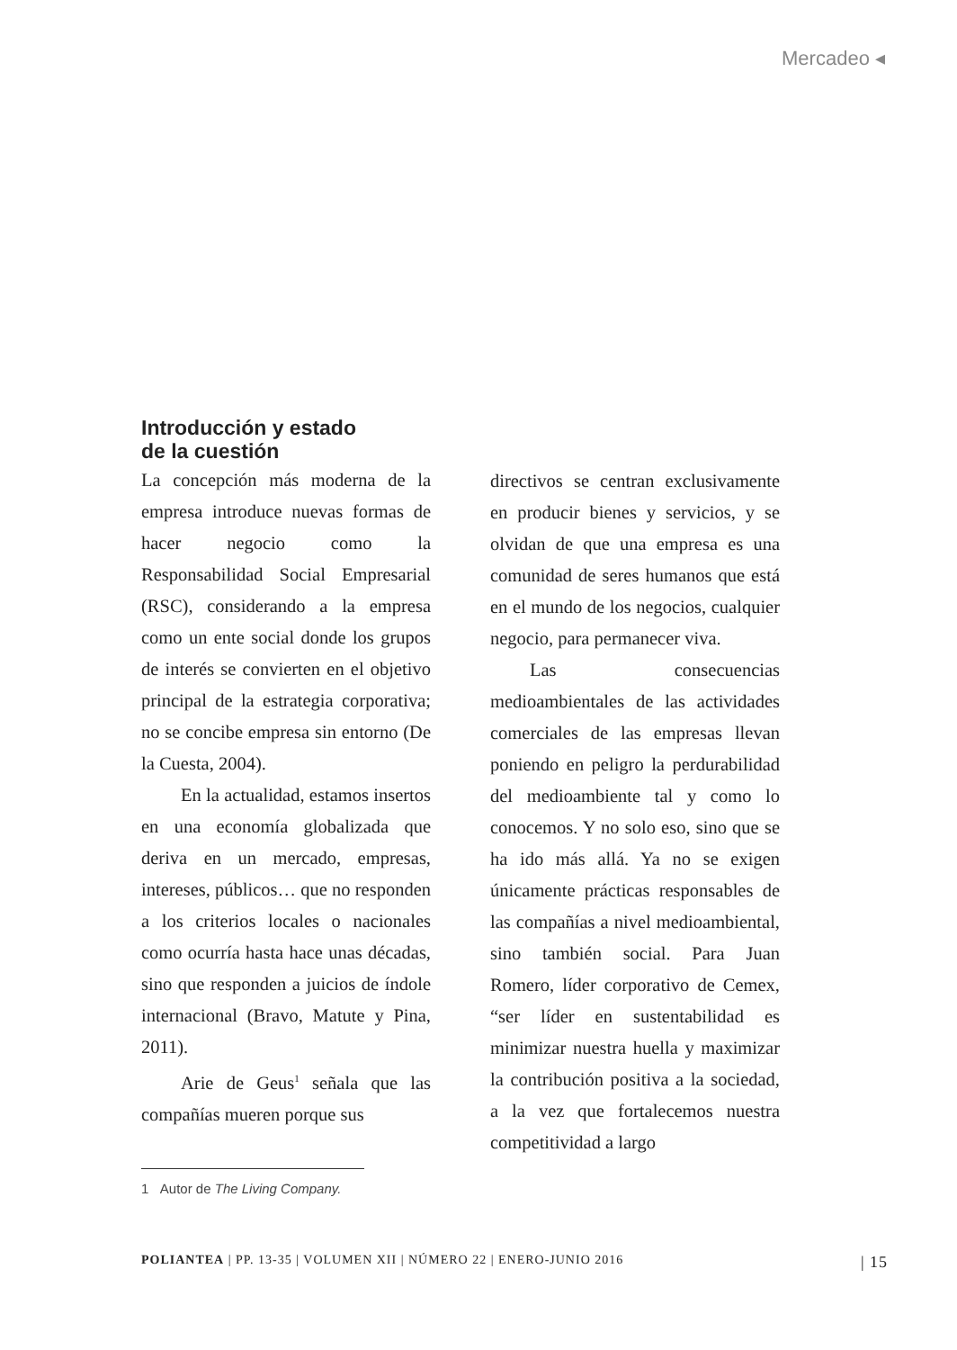Mercadeo ◂
Introducción y estado
de la cuestión
La concepción más moderna de la empresa introduce nuevas formas de hacer negocio como la Responsabilidad Social Empresarial (RSC), considerando a la empresa como un ente social donde los grupos de interés se convierten en el objetivo principal de la estrategia corporativa; no se concibe empresa sin entorno (De la Cuesta, 2004).
En la actualidad, estamos insertos en una economía globalizada que deriva en un mercado, empresas, intereses, públicos… que no responden a los criterios locales o nacionales como ocurría hasta hace unas décadas, sino que responden a juicios de índole internacional (Bravo, Matute y Pina, 2011).
Arie de Geus<sup>1</sup> señala que las compañías mueren porque sus
1 Autor de The Living Company.
directivos se centran exclusivamente en producir bienes y servicios, y se olvidan de que una empresa es una comunidad de seres humanos que está en el mundo de los negocios, cualquier negocio, para permanecer viva.
Las consecuencias medioambientales de las actividades comerciales de las empresas llevan poniendo en peligro la perdurabilidad del medioambiente tal y como lo conocemos. Y no solo eso, sino que se ha ido más allá. Ya no se exigen únicamente prácticas responsables de las compañías a nivel medioambiental, sino también social. Para Juan Romero, líder corporativo de Cemex, “ser líder en sustentabilidad es minimizar nuestra huella y maximizar la contribución positiva a la sociedad, a la vez que fortalecemos nuestra competitividad a largo
POLIANTEA | PP. 13-35 | VOLUMEN XII | NÚMERO 22 | ENERO-JUNIO 2016 | 15